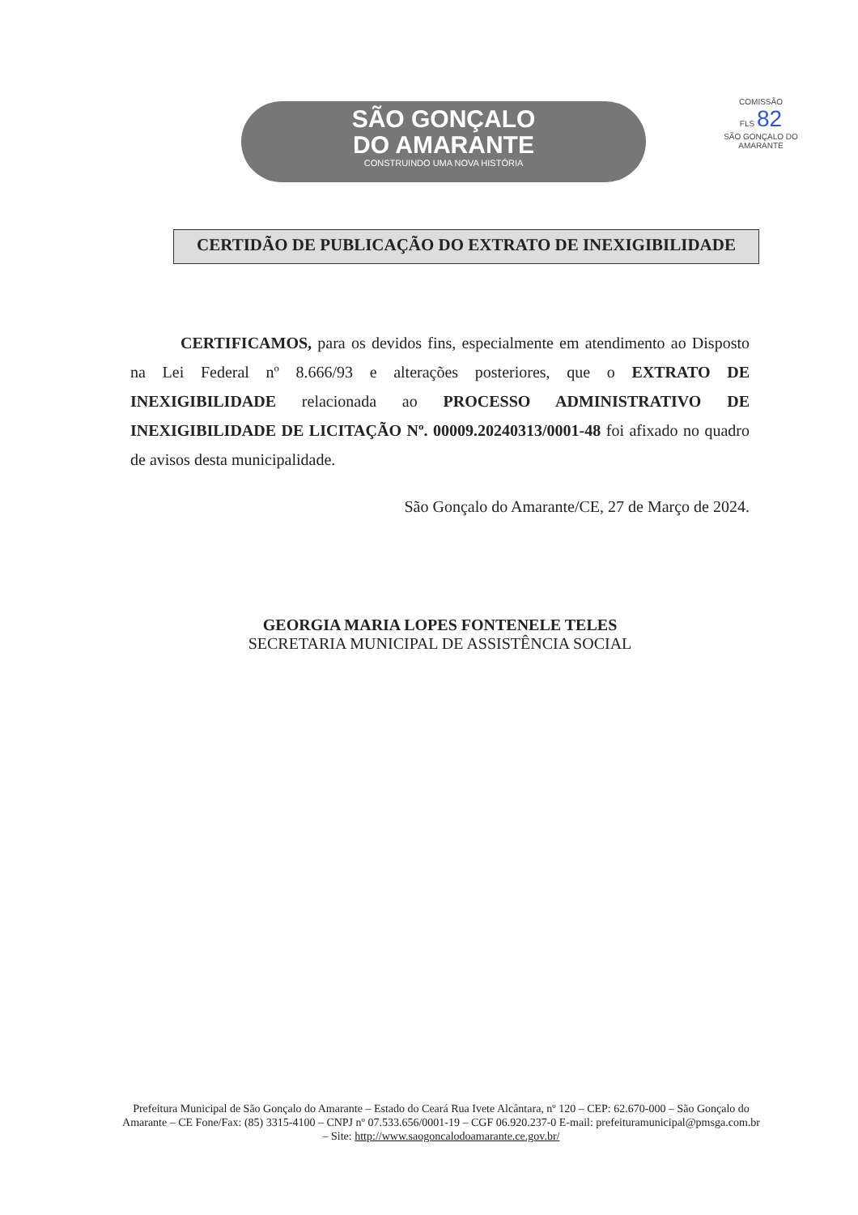SÃO GONÇALO
DO AMARANTE
CONSTRUINDO UMA NOVA HISTÓRIA
COMISSÃO
FLS 82
SÃO GONÇALO DO AMARANTE
CERTIDÃO DE PUBLICAÇÃO DO EXTRATO DE INEXIGIBILIDADE
CERTIFICAMOS, para os devidos fins, especialmente em atendimento ao Disposto na Lei Federal nº 8.666/93 e alterações posteriores, que o EXTRATO DE INEXIGIBILIDADE relacionada ao PROCESSO ADMINISTRATIVO DE INEXIGIBILIDADE DE LICITAÇÃO Nº. 00009.20240313/0001-48 foi afixado no quadro de avisos desta municipalidade.
São Gonçalo do Amarante/CE, 27 de Março de 2024.
GEORGIA MARIA LOPES FONTENELE TELES
SECRETARIA MUNICIPAL DE ASSISTÊNCIA SOCIAL
Prefeitura Municipal de São Gonçalo do Amarante – Estado do Ceará Rua Ivete Alcântara, nº 120 – CEP: 62.670-000 – São Gonçalo do Amarante – CE Fone/Fax: (85) 3315-4100 – CNPJ nº 07.533.656/0001-19 – CGF 06.920.237-0 E-mail: prefeituramunicipal@pmsga.com.br – Site: http://www.saogoncalodoamarante.ce.gov.br/